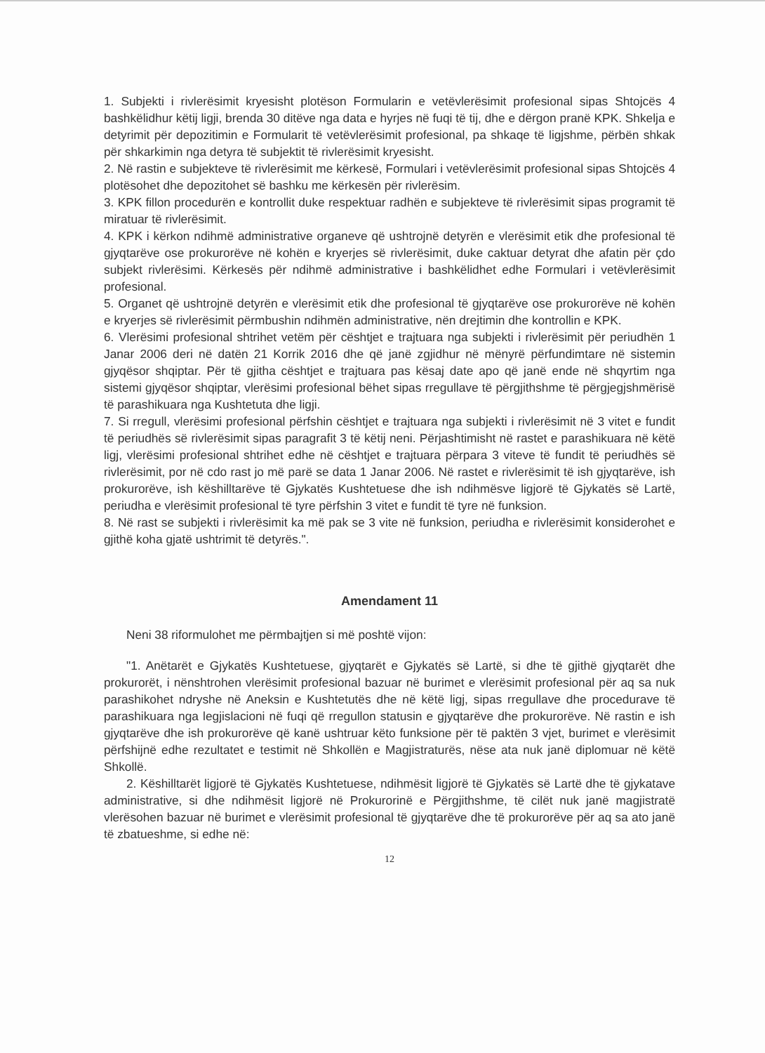1. Subjekti i rivlerësimit kryesisht plotëson Formularin e vetëvlerësimit profesional sipas Shtojcës 4 bashkëlidhur këtij ligji, brenda 30 ditëve nga data e hyrjes në fuqi të tij, dhe e dërgon pranë KPK. Shkelja e detyrimit për depozitimin e Formularit të vetëvlerësimit profesional, pa shkaqe të ligjshme, përbën shkak për shkarkimin nga detyra të subjektit të rivlerësimit kryesisht.
2. Në rastin e subjekteve të rivlerësimit me kërkesë, Formulari i vetëvlerësimit profesional sipas Shtojcës 4 plotësohet dhe depozitohet së bashku me kërkesën për rivlerësim.
3. KPK fillon procedurën e kontrollit duke respektuar radhën e subjekteve të rivlerësimit sipas programit të miratuar të rivlerësimit.
4. KPK i kërkon ndihmë administrative organeve që ushtrojnë detyrën e vlerësimit etik dhe profesional të gjyqtarëve ose prokurorëve në kohën e kryerjes së rivlerësimit, duke caktuar detyrat dhe afatin për çdo subjekt rivlerësimi. Kërkesës për ndihmë administrative i bashkëlidhet edhe Formulari i vetëvlerësimit profesional.
5. Organet që ushtrojnë detyrën e vlerësimit etik dhe profesional të gjyqtarëve ose prokurorëve në kohën e kryerjes së rivlerësimit përmbushin ndihmën administrative, nën drejtimin dhe kontrollin e KPK.
6. Vlerësimi profesional shtrihet vetëm për cështjet e trajtuara nga subjekti i rivlerësimit për periudhën 1 Janar 2006 deri në datën 21 Korrik 2016 dhe që janë zgjidhur në mënyrë përfundimtare në sistemin gjyqësor shqiptar. Për të gjitha cështjet e trajtuara pas kësaj date apo që janë ende në shqyrtim nga sistemi gjyqësor shqiptar, vlerësimi profesional bëhet sipas rregullave të përgjithshme të përgjegjshmërisë të parashikuara nga Kushtetuta dhe ligji.
7. Si rregull, vlerësimi profesional përfshin cështjet e trajtuara nga subjekti i rivlerësimit në 3 vitet e fundit të periudhës së rivlerësimit sipas paragrafit 3 të këtij neni. Përjashtimisht në rastet e parashikuara në këtë ligj, vlerësimi profesional shtrihet edhe në cështjet e trajtuara përpara 3 viteve të fundit të periudhës së rivlerësimit, por në cdo rast jo më parë se data 1 Janar 2006. Në rastet e rivlerësimit të ish gjyqtarëve, ish prokurorëve, ish këshilltarëve të Gjykatës Kushtetuese dhe ish ndihmësve ligjorë të Gjykatës së Lartë, periudha e vlerësimit profesional të tyre përfshin 3 vitet e fundit të tyre në funksion.
8. Në rast se subjekti i rivlerësimit ka më pak se 3 vite në funksion, periudha e rivlerësimit konsiderohet e gjithë koha gjatë ushtrimit të detyrës.".
Amendament 11
Neni 38 riformulohet me përmbajtjen si më poshtë vijon:
"1. Anëtarët e Gjykatës Kushtetuese, gjyqtarët e Gjykatës së Lartë, si dhe të gjithë gjyqtarët dhe prokurorët, i nënshtrohen vlerësimit profesional bazuar në burimet e vlerësimit profesional për aq sa nuk parashikohet ndryshe në Aneksin e Kushtetutës dhe në këtë ligj, sipas rregullave dhe procedurave të parashikuara nga legjislacioni në fuqi që rregullon statusin e gjyqtarëve dhe prokurorëve. Në rastin e ish gjyqtarëve dhe ish prokurorëve që kanë ushtruar këto funksione për të paktën 3 vjet, burimet e vlerësimit përfshijnë edhe rezultatet e testimit në Shkollën e Magjistraturës, nëse ata nuk janë diplomuar në këtë Shkollë.
2. Këshilltarët ligjorë të Gjykatës Kushtetuese, ndihmësit ligjorë të Gjykatës së Lartë dhe të gjykatave administrative, si dhe ndihmësit ligjorë në Prokurorinë e Përgjithshme, të cilët nuk janë magjistratë vlerësohen bazuar në burimet e vlerësimit profesional të gjyqtarëve dhe të prokurorëve për aq sa ato janë të zbatueshme, si edhe në:
12